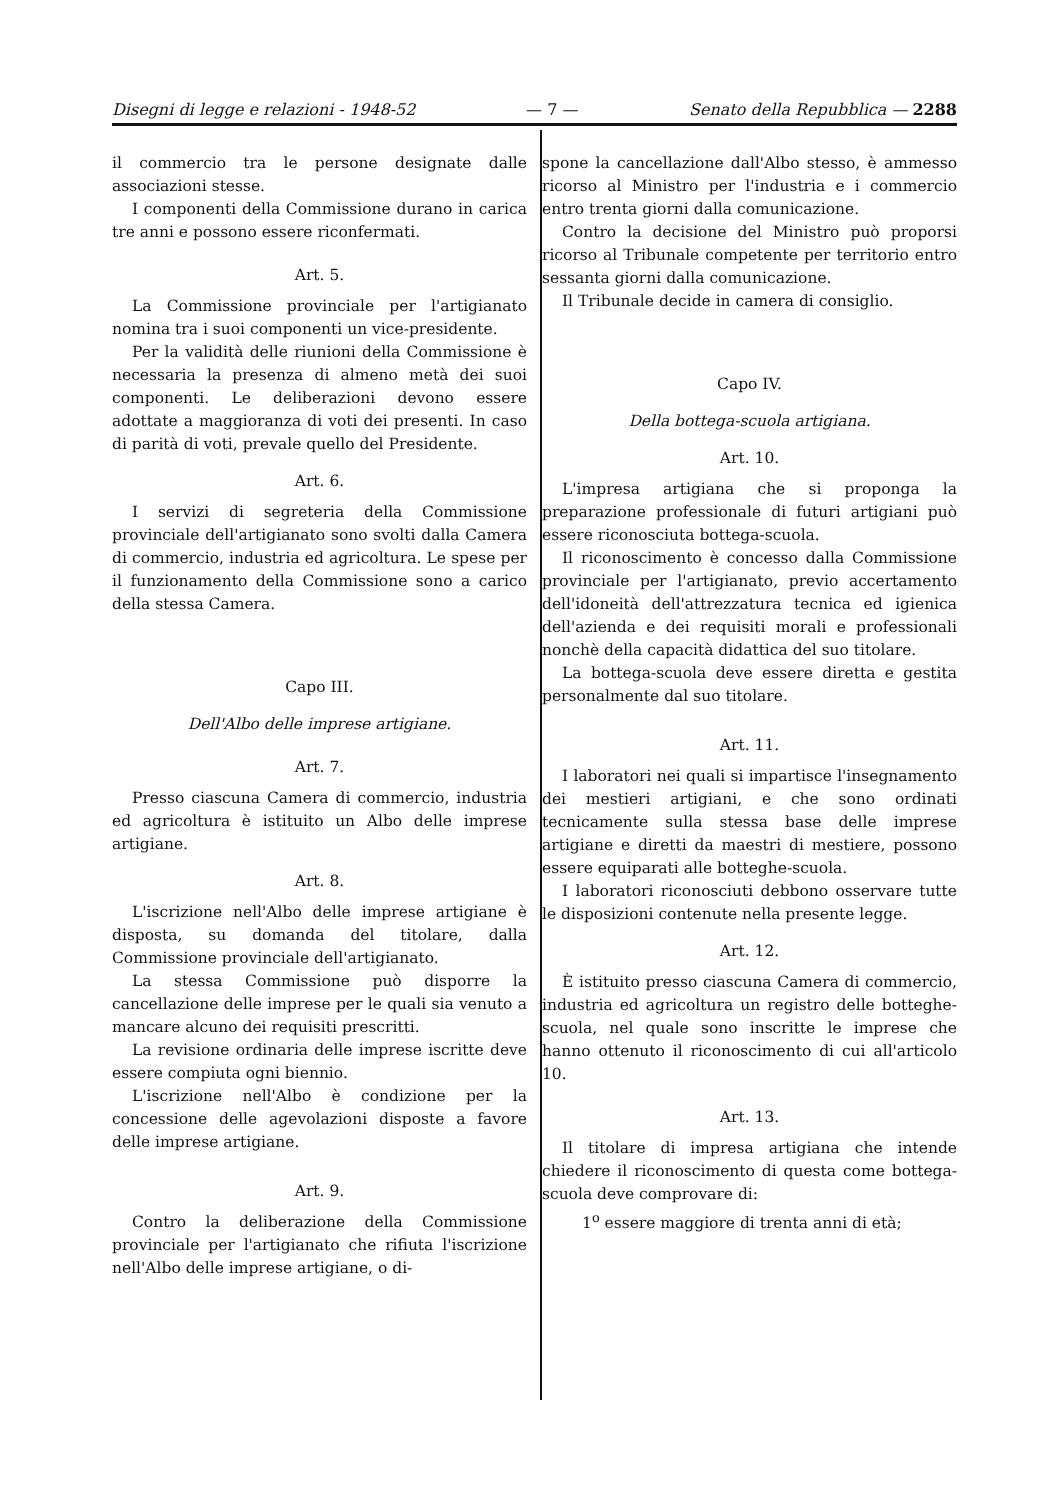Disegni di legge e relazioni - 1948-52 — 7 — Senato della Repubblica — 2288
il commercio tra le persone designate dalle associazioni stesse.
I componenti della Commissione durano in carica tre anni e possono essere riconfermati.
Art. 5.
La Commissione provinciale per l'artigianato nomina tra i suoi componenti un vice-presidente.
Per la validità delle riunioni della Commissione è necessaria la presenza di almeno metà dei suoi componenti. Le deliberazioni devono essere adottate a maggioranza di voti dei presenti. In caso di parità di voti, prevale quello del Presidente.
Art. 6.
I servizi di segreteria della Commissione provinciale dell'artigianato sono svolti dalla Camera di commercio, industria ed agricoltura. Le spese per il funzionamento della Commissione sono a carico della stessa Camera.
Capo III.
Dell'Albo delle imprese artigiane.
Art. 7.
Presso ciascuna Camera di commercio, industria ed agricoltura è istituito un Albo delle imprese artigiane.
Art. 8.
L'iscrizione nell'Albo delle imprese artigiane è disposta, su domanda del titolare, dalla Commissione provinciale dell'artigianato.
La stessa Commissione può disporre la cancellazione delle imprese per le quali sia venuto a mancare alcuno dei requisiti prescritti.
La revisione ordinaria delle imprese iscritte deve essere compiuta ogni biennio.
L'iscrizione nell'Albo è condizione per la concessione delle agevolazioni disposte a favore delle imprese artigiane.
Art. 9.
Contro la deliberazione della Commissione provinciale per l'artigianato che rifiuta l'iscrizione nell'Albo delle imprese artigiane, o di-
spone la cancellazione dall'Albo stesso, è ammesso ricorso al Ministro per l'industria e i commercio entro trenta giorni dalla comunicazione.
Contro la decisione del Ministro può proporsi ricorso al Tribunale competente per territorio entro sessanta giorni dalla comunicazione.
Il Tribunale decide in camera di consiglio.
Capo IV.
Della bottega-scuola artigiana.
Art. 10.
L'impresa artigiana che si proponga la preparazione professionale di futuri artigiani può essere riconosciuta bottega-scuola.
Il riconoscimento è concesso dalla Commissione provinciale per l'artigianato, previo accertamento dell'idoneità dell'attrezzatura tecnica ed igienica dell'azienda e dei requisiti morali e professionali nonchè della capacità didattica del suo titolare.
La bottega-scuola deve essere diretta e gestita personalmente dal suo titolare.
Art. 11.
I laboratori nei quali si impartisce l'insegnamento dei mestieri artigiani, e che sono ordinati tecnicamente sulla stessa base delle imprese artigiane e diretti da maestri di mestiere, possono essere equiparati alle botteghe-scuola.
I laboratori riconosciuti debbono osservare tutte le disposizioni contenute nella presente legge.
Art. 12.
È istituito presso ciascuna Camera di commercio, industria ed agricoltura un registro delle botteghe-scuola, nel quale sono inscritte le imprese che hanno ottenuto il riconoscimento di cui all'articolo 10.
Art. 13.
Il titolare di impresa artigiana che intende chiedere il riconoscimento di questa come bottega-scuola deve comprovare di:
1<sup>o</sup> essere maggiore di trenta anni di età;